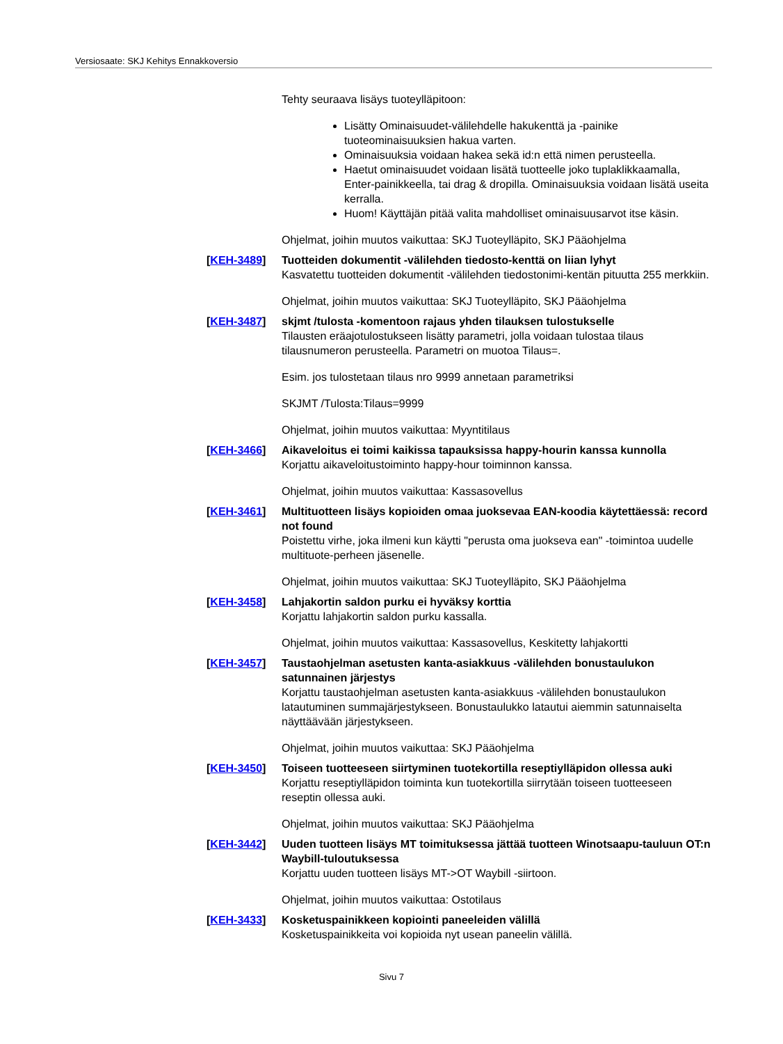Versiosaate: SKJ Kehitys Ennakkoversio
Tehty seuraava lisäys tuoteylläpitoon:
Lisätty Ominaisuudet-välilehdelle hakukenttä ja -painike tuoteominaisuuksien hakua varten.
Ominaisuuksia voidaan hakea sekä id:n että nimen perusteella.
Haetut ominaisuudet voidaan lisätä tuotteelle joko tuplaklikkaamalla, Enter-painikkeella, tai drag & dropilla. Ominaisuuksia voidaan lisätä useita kerralla.
Huom! Käyttäjän pitää valita mahdolliset ominaisuusarvot itse käsin.
Ohjelmat, joihin muutos vaikuttaa: SKJ Tuoteylläpito, SKJ Pääohjelma
[KEH-3489]
Tuotteiden dokumentit -välilehden tiedosto-kenttä on liian lyhyt
Kasvatettu tuotteiden dokumentit -välilehden tiedostonimi-kentän pituutta 255 merkkiin.
Ohjelmat, joihin muutos vaikuttaa: SKJ Tuoteylläpito, SKJ Pääohjelma
[KEH-3487]
skjmt /tulosta -komentoon rajaus yhden tilauksen tulostukselle
Tilausten eräajotulostukseen lisätty parametri, jolla voidaan tulostaa tilaus tilausnumeron perusteella. Parametri on muotoa Tilaus=.
Esim. jos tulostetaan tilaus nro 9999 annetaan parametriksi
SKJMT /Tulosta:Tilaus=9999
Ohjelmat, joihin muutos vaikuttaa: Myyntitilaus
[KEH-3466]
Aikaveloitus ei toimi kaikissa tapauksissa happy-hourin kanssa kunnolla
Korjattu aikaveloitustoiminto happy-hour toiminnon kanssa.
Ohjelmat, joihin muutos vaikuttaa: Kassasovellus
[KEH-3461]
Multituotteen lisäys kopioiden omaa juoksevaa EAN-koodia käytettäessä: record not found
Poistettu virhe, joka ilmeni kun käytti "perusta oma juokseva ean" -toimintoa uudelle multituote-perheen jäsenelle.
Ohjelmat, joihin muutos vaikuttaa: SKJ Tuoteylläpito, SKJ Pääohjelma
[KEH-3458]
Lahjakortin saldon purku ei hyväksy korttia
Korjattu lahjakortin saldon purku kassalla.
Ohjelmat, joihin muutos vaikuttaa: Kassasovellus, Keskitetty lahjakortti
[KEH-3457]
Taustaohjelman asetusten kanta-asiakkuus -välilehden bonustaulukon satunnainen järjestys
Korjattu taustaohjelman asetusten kanta-asiakkuus -välilehden bonustaulukon latautuminen summajärjestykseen. Bonustaulukko latautui aiemmin satunnaiselta näyttäävään järjestykseen.
Ohjelmat, joihin muutos vaikuttaa: SKJ Pääohjelma
[KEH-3450]
Toiseen tuotteeseen siirtyminen tuotekortilla reseptiylläpidon ollessa auki
Korjattu reseptiylläpidon toiminta kun tuotekortilla siirrytään toiseen tuotteeseen reseptin ollessa auki.
Ohjelmat, joihin muutos vaikuttaa: SKJ Pääohjelma
[KEH-3442]
Uuden tuotteen lisäys MT toimituksessa jättää tuotteen Winotsaapu-tauluun OT:n Waybill-tuloutuksessa
Korjattu uuden tuotteen lisäys MT->OT Waybill -siirtoon.
Ohjelmat, joihin muutos vaikuttaa: Ostotilaus
[KEH-3433]
Kosketuspainikkeen kopiointi paneeleiden välillä
Kosketuspainikkeita voi kopioida nyt usean paneelin välillä.
Sivu 7